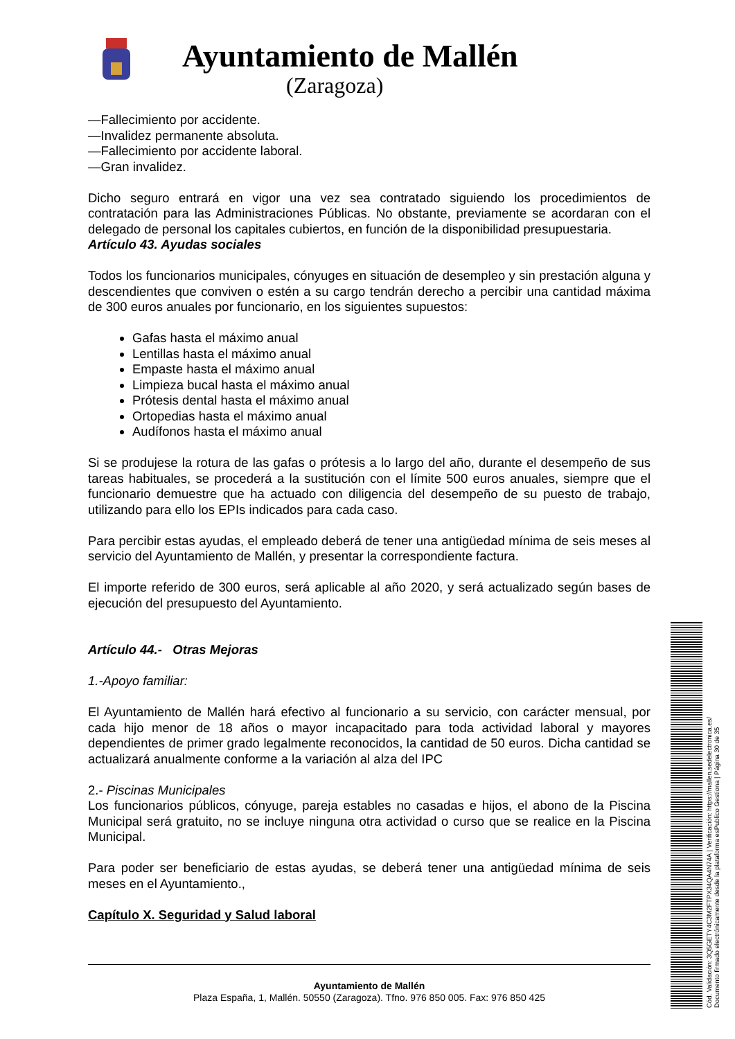Ayuntamiento de Mallén
(Zaragoza)
—Fallecimiento por accidente.
—Invalidez permanente absoluta.
—Fallecimiento por accidente laboral.
—Gran invalidez.
Dicho seguro entrará en vigor una vez sea contratado siguiendo los procedimientos de contratación para las Administraciones Públicas. No obstante, previamente se acordaran con el delegado de personal los capitales cubiertos, en función de la disponibilidad presupuestaria.
Artículo 43. Ayudas sociales
Todos los funcionarios municipales, cónyuges en situación de desempleo y sin prestación alguna y descendientes que conviven o estén a su cargo tendrán derecho a percibir una cantidad máxima de 300 euros anuales por funcionario, en los siguientes supuestos:
Gafas hasta el máximo anual
Lentillas hasta el máximo anual
Empaste hasta el máximo anual
Limpieza bucal hasta el máximo anual
Prótesis dental hasta el máximo anual
Ortopedias hasta el máximo anual
Audífonos hasta el máximo anual
Si se produjese la rotura de las gafas o prótesis a lo largo del año, durante el desempeño de sus tareas habituales, se procederá a la sustitución con el límite 500 euros anuales, siempre que el funcionario demuestre que ha actuado con diligencia del desempeño de su puesto de trabajo, utilizando para ello los EPIs indicados para cada caso.
Para percibir estas ayudas, el empleado deberá de tener una antigüedad mínima de seis meses al servicio del Ayuntamiento de Mallén, y presentar la correspondiente factura.
El importe referido de 300 euros, será aplicable al año 2020, y será actualizado según bases de ejecución del presupuesto del Ayuntamiento.
Artículo 44.- Otras Mejoras
1.-Apoyo familiar:
El Ayuntamiento de Mallén hará efectivo al funcionario a su servicio, con carácter mensual, por cada hijo menor de 18 años o mayor incapacitado para toda actividad laboral y mayores dependientes de primer grado legalmente reconocidos, la cantidad de 50 euros. Dicha cantidad se actualizará anualmente conforme a la variación al alza del IPC
2.- Piscinas Municipales
Los funcionarios públicos, cónyuge, pareja estables no casadas e hijos, el abono de la Piscina Municipal será gratuito, no se incluye ninguna otra actividad o curso que se realice en la Piscina Municipal.
Para poder ser beneficiario de estas ayudas, se deberá tener una antigüedad mínima de seis meses en el Ayuntamiento.,
Capítulo X. Seguridad y Salud laboral
Ayuntamiento de Mallén
Plaza España, 1, Mallén. 50550 (Zaragoza). Tfno. 976 850 005. Fax: 976 850 425
Cód. Validación: 3Q5GETY4C3M2FTPX34QA4N74A | Verificación: https://mallen.sedelectronica.es/
Documento firmado electrónicamente desde la plataforma esPublico Gestiona | Página 30 de 35